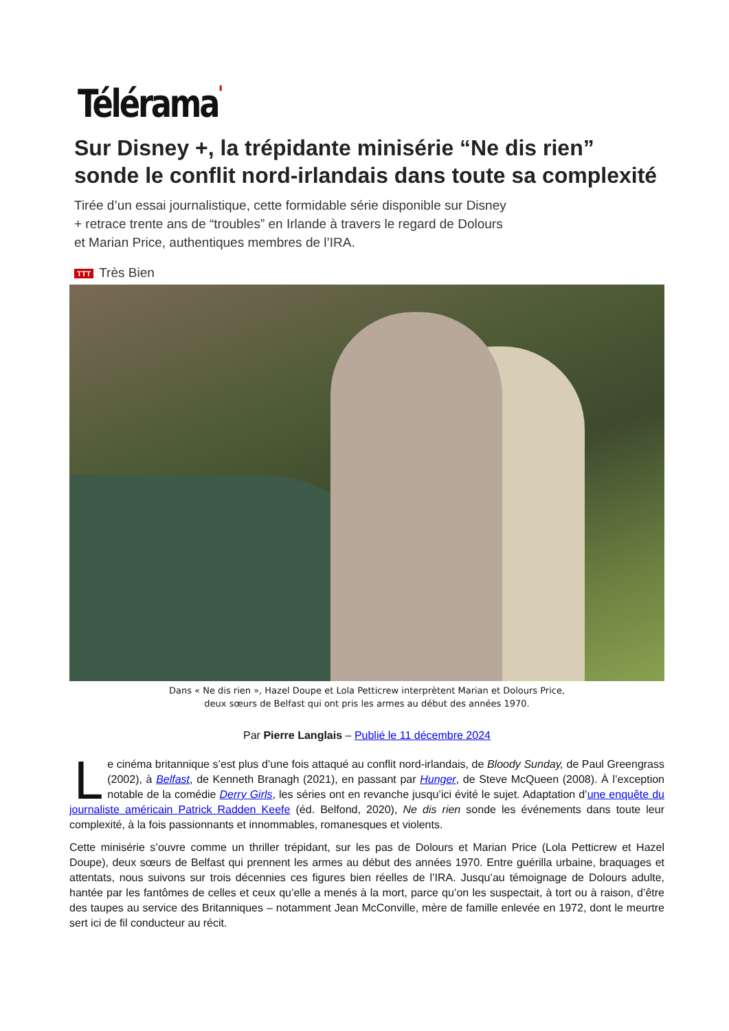Télérama'
Sur Disney +, la trépidante minisérie “Ne dis rien” sonde le conflit nord-irlandais dans toute sa complexité
Tirée d’un essai journalistique, cette formidable série disponible sur Disney + retrace trente ans de “troubles” en Irlande à travers le regard de Dolours et Marian Price, authentiques membres de l’IRA.
TTT Très Bien
Dans « Ne dis rien », Hazel Doupe et Lola Petticrew interprètent Marian et Dolours Price,
deux sœurs de Belfast qui ont pris les armes au début des années 1970.
Par Pierre Langlais – Publié le 11 décembre 2024
Le cinéma britannique s’est plus d’une fois attaqué au conflit nord-irlandais, de Bloody Sunday, de Paul Greengrass (2002), à Belfast, de Kenneth Branagh (2021), en passant par Hunger, de Steve McQueen (2008). À l’exception notable de la comédie Derry Girls, les séries ont en revanche jusqu’ici évité le sujet. Adaptation d’une enquête du journaliste américain Patrick Radden Keefe (éd. Belfond, 2020), Ne dis rien sonde les événements dans toute leur complexité, à la fois passionnants et innommables, romanesques et violents.
Cette minisérie s’ouvre comme un thriller trépidant, sur les pas de Dolours et Marian Price (Lola Petticrew et Hazel Doupe), deux sœurs de Belfast qui prennent les armes au début des années 1970. Entre guérilla urbaine, braquages et attentats, nous suivons sur trois décennies ces figures bien réelles de l’IRA. Jusqu’au témoignage de Dolours adulte, hantée par les fantômes de celles et ceux qu’elle a menés à la mort, parce qu’on les suspectait, à tort ou à raison, d’être des taupes au service des Britanniques – notamment Jean McConville, mère de famille enlevée en 1972, dont le meurtre sert ici de fil conducteur au récit.